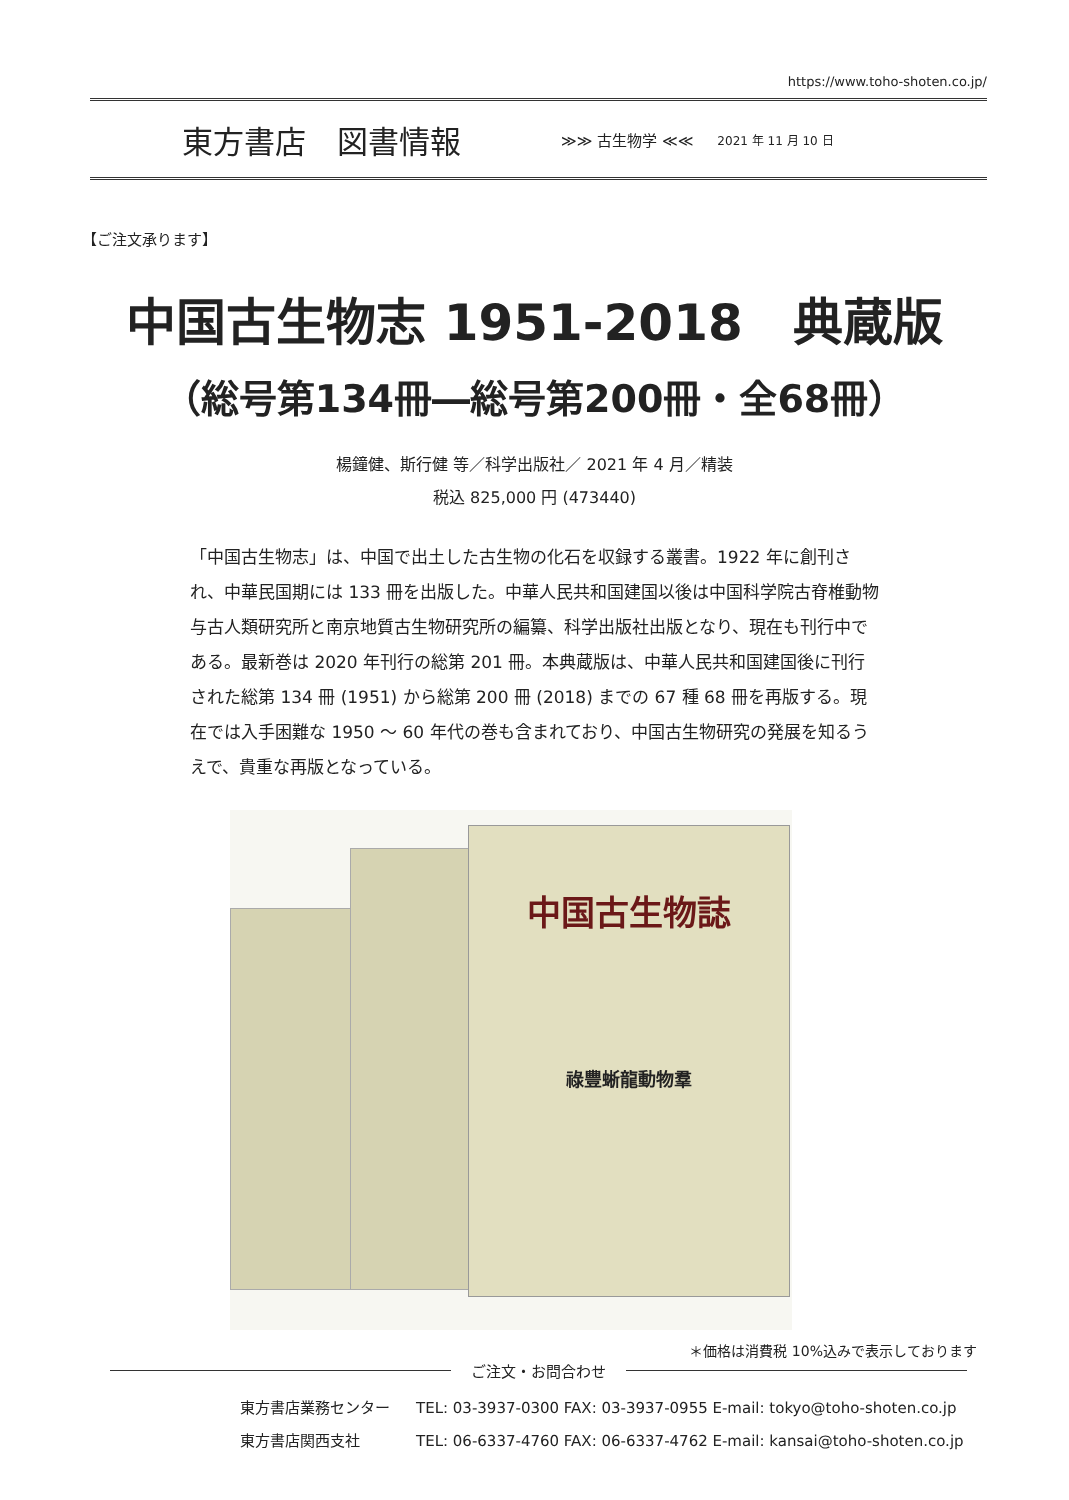https://www.toho-shoten.co.jp/
東方書店　図書情報 ≫≫ 古生物学 ≪≪ 2021 年 11 月 10 日
【ご注文承ります】
中国古生物志 1951-2018　典蔵版
（総号第134冊―総号第200冊・全68冊）
楊鐘健、斯行健 等／科学出版社／ 2021 年 4 月／精装
税込 825,000 円 (473440)
「中国古生物志」は、中国で出土した古生物の化石を収録する叢書。1922 年に創刊され、中華民国期には 133 冊を出版した。中華人民共和国建国以後は中国科学院古脊椎動物与古人類研究所と南京地質古生物研究所の編纂、科学出版社出版となり、現在も刊行中である。最新巻は 2020 年刊行の総第 201 冊。本典蔵版は、中華人民共和国建国後に刊行された総第 134 冊 (1951) から総第 200 冊 (2018) までの 67 種 68 冊を再版する。現在では入手困難な 1950 ～ 60 年代の巻も含まれており、中国古生物研究の発展を知るうえで、貴重な再版となっている。
中国古生物誌
祿豐蜥龍動物羣
＊価格は消費税 10%込みで表示しております
ご注文・お問合わせ
東方書店業務センター TEL: 03-3937-0300 FAX: 03-3937-0955 E-mail: tokyo@toho-shoten.co.jp
東方書店関西支社 TEL: 06-6337-4760 FAX: 06-6337-4762 E-mail: kansai@toho-shoten.co.jp